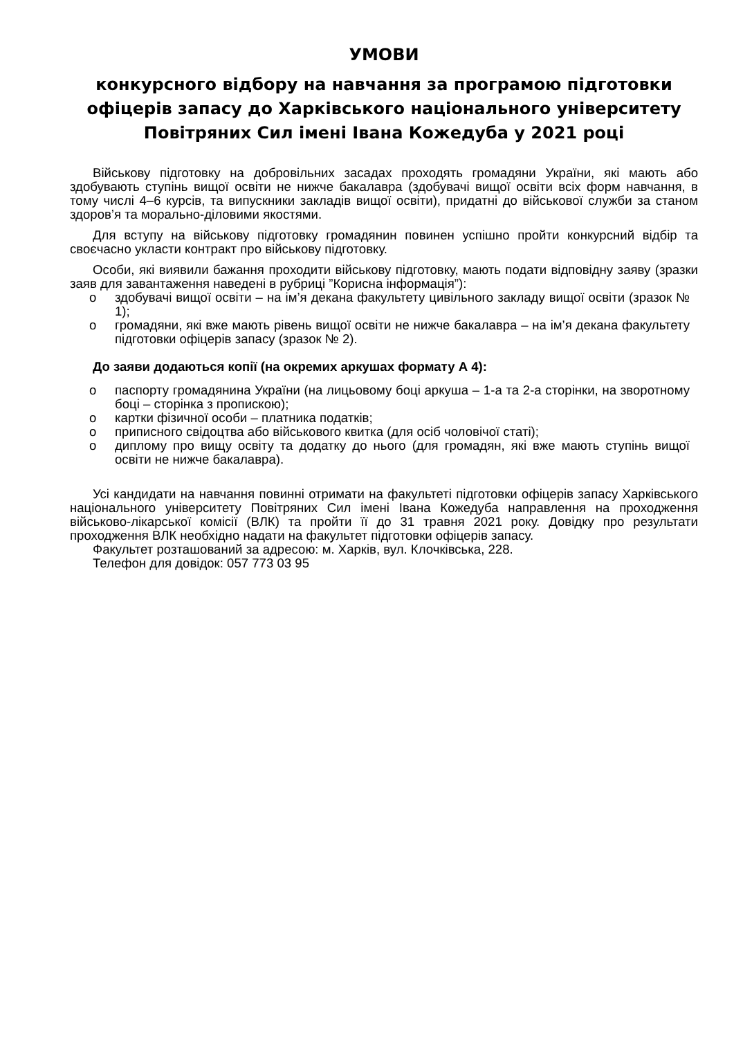УМОВИ
конкурсного відбору на навчання за програмою підготовки офіцерів запасу до Харківського національного університету Повітряних Сил імені Івана Кожедуба у 2021 році
Військову підготовку на добровільних засадах проходять громадяни України, які мають або здобувають ступінь вищої освіти не нижче бакалавра (здобувачі вищої освіти всіх форм навчання, в тому числі 4–6 курсів, та випускники закладів вищої освіти), придатні до військової служби за станом здоров’я та морально-діловими якостями.
Для вступу на військову підготовку громадянин повинен успішно пройти конкурсний відбір та своєчасно укласти контракт про військову підготовку.
Особи, які виявили бажання проходити військову підготовку, мають подати відповідну заяву (зразки заяв для завантаження наведені в рубриці ”Корисна інформація”):
o здобувачі вищої освіти – на ім’я декана факультету цивільного закладу вищої освіти (зразок № 1);
o громадяни, які вже мають рівень вищої освіти не нижче бакалавра – на ім’я декана факультету підготовки офіцерів запасу (зразок № 2).
До заяви додаються копії (на окремих аркушах формату А 4):
o паспорту громадянина України (на лицьовому боці аркуша – 1-а та 2-а сторінки, на зворотному боці – сторінка з пропискою);
o картки фізичної особи – платника податків;
o приписного свідоцтва або військового квитка (для осіб чоловічої статі);
o диплому про вищу освіту та додатку до нього (для громадян, які вже мають ступінь вищої освіти не нижче бакалавра).
Усі кандидати на навчання повинні отримати на факультеті підготовки офіцерів запасу Харківського національного університету Повітряних Сил імені Івана Кожедуба направлення на проходження військово-лікарської комісії (ВЛК) та пройти її до 31 травня 2021 року. Довідку про результати проходження ВЛК необхідно надати на факультет підготовки офіцерів запасу.
Факультет розташований за адресою: м. Харків, вул. Клочківська, 228.
Телефон для довідок: 057 773 03 95